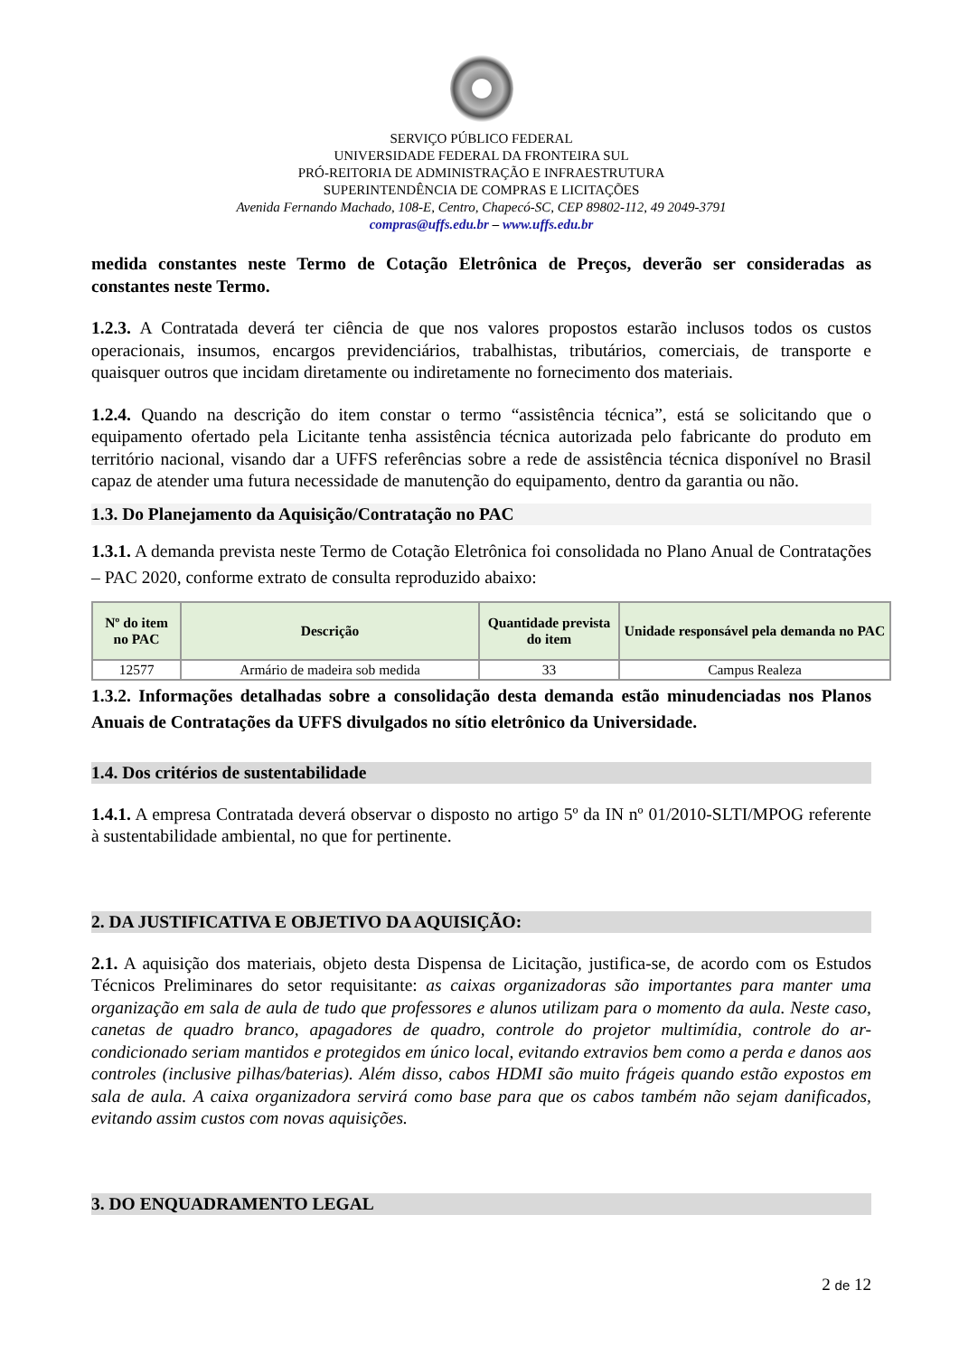SERVIÇO PÚBLICO FEDERAL
UNIVERSIDADE FEDERAL DA FRONTEIRA SUL
PRÓ-REITORIA DE ADMINISTRAÇÃO E INFRAESTRUTURA
SUPERINTENDÊNCIA DE COMPRAS E LICITAÇÕES
Avenida Fernando Machado, 108-E, Centro, Chapecó-SC, CEP 89802-112, 49 2049-3791
compras@uffs.edu.br – www.uffs.edu.br
medida constantes neste Termo de Cotação Eletrônica de Preços, deverão ser consideradas as constantes neste Termo.
1.2.3. A Contratada deverá ter ciência de que nos valores propostos estarão inclusos todos os custos operacionais, insumos, encargos previdenciários, trabalhistas, tributários, comerciais, de transporte e quaisquer outros que incidam diretamente ou indiretamente no fornecimento dos materiais.
1.2.4. Quando na descrição do item constar o termo “assistência técnica”, está se solicitando que o equipamento ofertado pela Licitante tenha assistência técnica autorizada pelo fabricante do produto em território nacional, visando dar a UFFS referências sobre a rede de assistência técnica disponível no Brasil capaz de atender uma futura necessidade de manutenção do equipamento, dentro da garantia ou não.
1.3. Do Planejamento da Aquisição/Contratação no PAC
1.3.1. A demanda prevista neste Termo de Cotação Eletrônica foi consolidada no Plano Anual de Contratações – PAC 2020, conforme extrato de consulta reproduzido abaixo:
| Nº do item no PAC | Descrição | Quantidade prevista do item | Unidade responsável pela demanda no PAC |
| --- | --- | --- | --- |
| 12577 | Armário de madeira sob medida | 33 | Campus Realeza |
1.3.2. Informações detalhadas sobre a consolidação desta demanda estão minudenciadas nos Planos Anuais de Contratações da UFFS divulgados no sítio eletrônico da Universidade.
1.4. Dos critérios de sustentabilidade
1.4.1. A empresa Contratada deverá observar o disposto no artigo 5º da IN nº 01/2010-SLTI/MPOG referente à sustentabilidade ambiental, no que for pertinente.
2. DA JUSTIFICATIVA E OBJETIVO DA AQUISIÇÃO:
2.1. A aquisição dos materiais, objeto desta Dispensa de Licitação, justifica-se, de acordo com os Estudos Técnicos Preliminares do setor requisitante: as caixas organizadoras são importantes para manter uma organização em sala de aula de tudo que professores e alunos utilizam para o momento da aula. Neste caso, canetas de quadro branco, apagadores de quadro, controle do projetor multimídia, controle do ar-condicionado seriam mantidos e protegidos em único local, evitando extravios bem como a perda e danos aos controles (inclusive pilhas/baterias). Além disso, cabos HDMI são muito frágeis quando estão expostos em sala de aula. A caixa organizadora servirá como base para que os cabos também não sejam danificados, evitando assim custos com novas aquisições.
3. DO ENQUADRAMENTO LEGAL
2 de 12